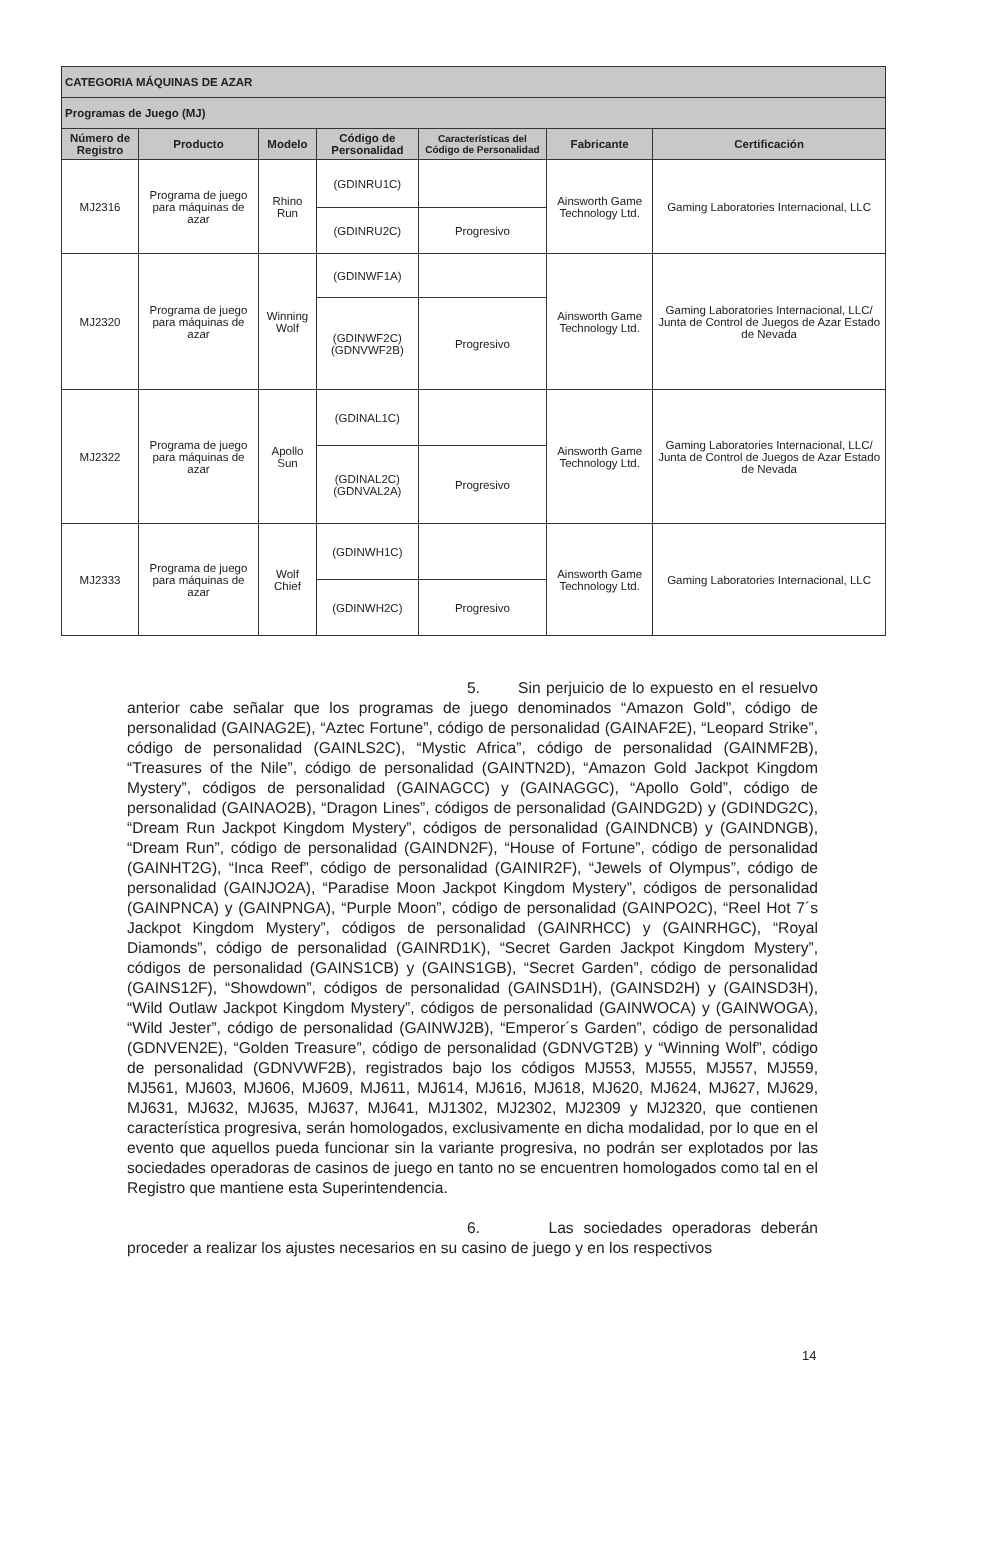| CATEGORIA MÁQUINAS DE AZAR | | | | | | |
| Programas de Juego (MJ) | | | | | | |
| Número de Registro | Producto | Modelo | Código de Personalidad | Características del Código de Personalidad | Fabricante | Certificación |
| MJ2316 | Programa de juego para máquinas de azar | Rhino Run | (GDINRU1C) | | Ainsworth Game Technology Ltd. | Gaming Laboratories Internacional, LLC |
| | | | (GDINRU2C) | Progresivo | | |
| MJ2320 | Programa de juego para máquinas de azar | Winning Wolf | (GDINWF1A) | | Ainsworth Game Technology Ltd. | Gaming Laboratories Internacional, LLC/ Junta de Control de Juegos de Azar Estado de Nevada |
| | | | (GDINWF2C) (GDNVWF2B) | Progresivo | | |
| MJ2322 | Programa de juego para máquinas de azar | Apollo Sun | (GDINAL1C) | | Ainsworth Game Technology Ltd. | Gaming Laboratories Internacional, LLC/ Junta de Control de Juegos de Azar Estado de Nevada |
| | | | (GDINAL2C) (GDNVAL2A) | Progresivo | | |
| MJ2333 | Programa de juego para máquinas de azar | Wolf Chief | (GDINWH1C) | | Ainsworth Game Technology Ltd. | Gaming Laboratories Internacional, LLC |
| | | | (GDINWH2C) | Progresivo | | |
5. Sin perjuicio de lo expuesto en el resuelvo anterior cabe señalar que los programas de juego denominados “Amazon Gold”, código de personalidad (GAINAG2E), “Aztec Fortune”, código de personalidad (GAINAF2E), “Leopard Strike”, código de personalidad (GAINLS2C), “Mystic Africa”, código de personalidad (GAINMF2B), “Treasures of the Nile”, código de personalidad (GAINTN2D), “Amazon Gold Jackpot Kingdom Mystery”, códigos de personalidad (GAINAGCC) y (GAINAGGC), “Apollo Gold”, código de personalidad (GAINAO2B), “Dragon Lines”, códigos de personalidad (GAINDG2D) y (GDINDG2C), “Dream Run Jackpot Kingdom Mystery”, códigos de personalidad (GAINDNCB) y (GAINDNGB), “Dream Run”, código de personalidad (GAINDN2F), “House of Fortune”, código de personalidad (GAINHT2G), “Inca Reef”, código de personalidad (GAINIR2F), “Jewels of Olympus”, código de personalidad (GAINJO2A), “Paradise Moon Jackpot Kingdom Mystery”, códigos de personalidad (GAINPNCA) y (GAINPNGA), “Purple Moon”, código de personalidad (GAINPO2C), “Reel Hot 7´s Jackpot Kingdom Mystery”, códigos de personalidad (GAINRHCC) y (GAINRHGC), “Royal Diamonds”, código de personalidad (GAINRD1K), “Secret Garden Jackpot Kingdom Mystery”, códigos de personalidad (GAINS1CB) y (GAINS1GB), “Secret Garden”, código de personalidad (GAINS12F), “Showdown”, códigos de personalidad (GAINSD1H), (GAINSD2H) y (GAINSD3H), “Wild Outlaw Jackpot Kingdom Mystery”, códigos de personalidad (GAINWOCA) y (GAINWOGA), “Wild Jester”, código de personalidad (GAINWJ2B), “Emperor´s Garden”, código de personalidad (GDNVEN2E), “Golden Treasure”, código de personalidad (GDNVGT2B) y “Winning Wolf”, código de personalidad (GDNVWF2B), registrados bajo los códigos MJ553, MJ555, MJ557, MJ559, MJ561, MJ603, MJ606, MJ609, MJ611, MJ614, MJ616, MJ618, MJ620, MJ624, MJ627, MJ629, MJ631, MJ632, MJ635, MJ637, MJ641, MJ1302, MJ2302, MJ2309 y MJ2320, que contienen característica progresiva, serán homologados, exclusivamente en dicha modalidad, por lo que en el evento que aquellos pueda funcionar sin la variante progresiva, no podrán ser explotados por las sociedades operadoras de casinos de juego en tanto no se encuentren homologados como tal en el Registro que mantiene esta Superintendencia.
6. Las sociedades operadoras deberán proceder a realizar los ajustes necesarios en su casino de juego y en los respectivos
14